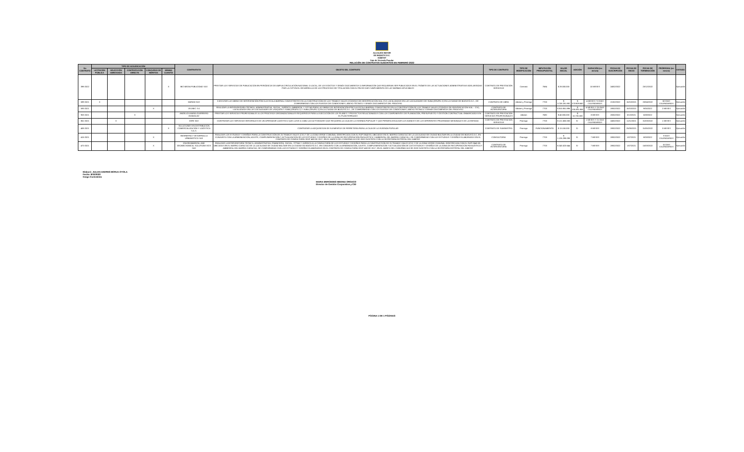ALCALDÍA MAYOR
DE BOGOTÁ D.C.
HÁBITAT
Caja de Vivienda Popular
RELACIÓN DE CONTRATOS SUSCRITOS EN FEBRERO 2022
| No CONTRATO | TIPO DE ADJUDICACIÓN | | | | | CONTRATISTA | OBJETO DEL CONTRATO | TIPO DE CONTRATO | TIPO DE MODIFICACIÓN | IMPUTACIÓN PRESUPUESTAL | VALOR INICIAL | ADICIÓN | DURACIÓN (en meses) | FECHA DE SUSCRIPCIÓN | FECHA DE INICIO | FECHA DE TERMINACIÓN | PRÓRROGA (en meses) | ESTADO |
| --- | --- | --- | --- | --- | --- | --- | --- | --- | --- | --- | --- | --- | --- | --- | --- | --- | --- | --- |
| | LICITACIÓN PÚBLICA | SELECCIÓN ABREVIADA | CONTRATACIÓN DIRECTA | CONCURSO DE MÉRITOS | MÍNIMA CUANTÍA | | | | | | | | | | | | | |
| 398-2022 | | | | | X | BIG MEDIA PUBLICIDAD SAS | PRESTAR LOS SERVICIOS DE PUBLICACIÓN EN PERIÓDICOS DE AMPLIA CIRCULACIÓN NACIONAL O LOCAL, DE LOS EDICTOS Y DEMÁS DOCUMENTOS O INFORMACIÓN QUE REQUIERAN SER PUBLICADOS EN EL TRÁMITE DE LAS ACTUACIONES ADMINISTRATIVAS ADELANTADAS POR LA CVP EN EL DESARROLLO DE LOS PROCESOS DE TITULACIÓN CON EL FIN DE DAR CUMPLIMIENTO DE LAS NORMAS APLICABLES | CONTRATO DE PRESTACIÓN SERVICIOS | Contrato | 7684 | $ 28.000.000 | | 10 MESES | 24/02/2022 | | 23/12/2022 | | Ejecución |
| 599-2021 | X | | | | | MARAN SAS | EJECUTAR LAS OBRAS DE INTERVENCIÓN FÍSICA A ESCALA BARRIAL CONSISTENTES EN LA CONSTRUCCIÓN DE LOS TRAMOS VIALES (CÓDIGOS DE IDENTIFICACIÓN VIAL CIV) LOCALIZADOS EN LAS LOCALIDADES DE SUBA (GRUPO 2) EN LA CIUDAD DE BOGOTÁ D.C., DE CONFORMIDAD CON LOS PLIEGOS DE CONDICIONES, ANEXO TÉCNICO Y DEMÁS DOCUMENTOS DEL PROCESO | CONTRATO DE OBRA | Adicion y Prorroga | 7703 | $ 3.708.281.892 | $ 578.909.660 | 4 MESES Y 8 DIAS CALENDARIOS | 21/02/2022 | 15/10/2021 | 23/04/2022 | 60 DIAS CALENDARIOS | Ejecución |
| 593-2021 | | | | X | | VELNEC S A | REALIZAR LA INTERVENTORÍA TÉCNICA, ADMINISTRATIVA, SOCIAL, JURÍDICA, AMBIENTAL Y SST-MA PARA LAS OBRAS DE INTERVENCIÓN FÍSICA A ESCALA BARRIAL CONSISTENTES EN LA CONSTRUCCIÓN DE LOS TRAMOS VIALES (CÓDIGOS DE IDENTIFICACIÓN VIAL – CIV), LOCALIZADOS EN LAS LOCALIDADES DE USAQUÉN Y SUBA (GRUPO 2) Y SUBA (GRUPO 2) EN LA CIUDAD DE BOGOTÁ D.C., DE CONFORMIDAD CON LOS PLIEGOS DE CONDICIONES, ANEXO TÉCNICO Y DEMÁS DOCUMENTOS DEL PROCESO | CONTRATO DE INTERVENTORIA | Adicion y Prorroga | 7703 | $ 810.851.896 | $ 205.391.858 | 4 MESES Y 23 DIAS CALENDARIOS | 28/02/2022 | 15/10/2021 | 9/05/2022 | 2 MESES | Ejecución |
| 903-2021 | | | X | | | ANGELICA MARIA GUERRERO GONZALEZ | PRESTAR LOS SERVICIOS PROFESIONALES A LOS PROCESOS ORGANIZACIONALES REQUERIDOS PARA LA EJECUCIÓN DE LOS PLANES Y PROYECTOS RELACIONADOS CON LOS COMPONENTES DE PLANEACIÓN, PRESUPUESTO Y GESTIÓN CONTRACTUAL ENMARCADOS EN EL PLAN TERRAZAS | CONTRATO DE PRESTACIÓN SERVICIOS PROFESIONALES | Adicion | 7680 | $ 40.000.000 | $ 10.733.333 | 8 MESES | 25/02/2022 | 6/12/2021 | 5/08/2022 | | Ejecución |
| 861-2021 | | X | | | | DHRI SAS | CONTRATAR LOS SERVICIOS INTEGRALES DE UN OPERADOR LOGÍSTICO QUE LLEVE A CABO LAS ACTIVIDADES QUE REQUIERA LA CAJA DE LA VIVIENDA POPULAR Y QUE PERMITA DIVULGAR LOS AVANCES DE LOS DIFERENTES PROGRAMAS MISIONALES DE LA ENTIDAD. | CONTRATO DE PRESTACIÓN SERVICIOS | Prorroga | 7703 | $ 121.600.000 | $ - | 1 MESES Y 21 DIAS CALENDARIOS | 24/02/2022 | 11/11/2021 | 31/03/2022 | 1 MESES | Ejecución |
| 408-2021 | | | | | X | SOLUCIONES EN DISTRIBUCIÓN COMERCIALIZACIÓN Y LOGÍSTICA S.A.S. | CONTRATAR LA ADQUISICION DE ELEMENTOS DE FERRETERIA PARA LA CAJA DE LA VIVIENDA POPULAR | CONTRATO DE SUMINISTRO | Prorroga | FUNCIONAMIENTO | $ 13.150.000 | $ - | 8 MESES | 28/02/2022 | 25/05/2021 | 31/05/2022 | 3 MESES | Ejecución |
| 415-2021 | | | | X | | INGENIERIA Y DESARROLLO URBANISTICO SAS | REALIZAR LOS ESTUDIOS Y DISEÑOS PARA LA CONSTRUCCIÓN DE 25 TRAMOS VIALES (CIV) Y DE LA ZONA VERDE COMUNAL IDENTIFICADA CON EL RUPI 3640-83, UBICADOS EN EL BARRIO CARACOLÍ DE LA LOCALIDAD DE CIUDAD BOLÍVAR EN LA CIUDAD DE BOGOTÁ D.C; EN CONJUNTO CON LA ARMONIZACIÓN, AJUSTE, COMPLEMENTACIÓN Y ACTUALIZACIÓN DE LOS ESTUDIOS Y DISEÑOS DE LA ZONA DE RECUPERACIÓN PAISAJÍSTICA Y AMBIENTAL DEL BARRIO CARACOLI. DE CONFORMIDAD CON LOS ESTUDIOS Y DISEÑOS ELABORADOS EN EL CONTRATO DE CONSULTORÍA SDHT 469 DE 2017, EN EL MARCO DEL CONVENIO 613 DE 2020 SUSCRITO CON LA SECRETARIA DISTRITAL DEL HABITAT. | CONSULTORIA | Prorroga | 7703 | $ 1.126.298.098 | $ - | 7 MESES | 28/02/2022 | 1/07/2021 | 8/03/2022 | 8 DIAS CALENDARIOS | Ejecución |
| 470-2021 | | | | X | | ENVIRONMENTAL AND GEOMECHANICAL SOLUTIONS EGS SAS | REALIZAR LA INTERVENTORÍA TÉCNICA, ADMINISTRATIVA, FINANCIERA, SOCIAL, STTMA Y JURÍDICA A LA CONSULTORÍA DE LOS ESTUDIOS Y DISEÑOS PARA LA CONSTRUCCIÓN DE 25 TRAMOS VIALES (CIV) Y DE LA ZONA VERDE COMUNAL IDENTIFICADA CON EL RUPI 3640-83, UBICADOS EN EL BARRIO CARACOLÍ DE LA LOCALIDAD DE CIUDAD BOLÍVAR EN LA CIUDAD DE BOGOTÁ D.C; EN CONJUNTO CON LA ARMONIZACIÓN, AJUSTE, COMPLEMENTACIÓN Y ACTUALIZACIÓN DE LOS ESTUDIOS Y DISEÑOS DE LA ZONA DE RECUPERACIÓN PAISAJÍSTICA Y AMBIENTAL DEL BARRIO CARACOLÍ, DE CONFORMIDAD CON LOS ESTUDIOS Y DISEÑOS ELABORADOS EN EL CONTRATO DE CONSULTORÍA SDHT 469 DE 2017, EN EL MARCO DEL CONVENIO 613 DE 2020 SUSCRITO CON LA SECRETARÍA DISTRITAL DEL HÁBITAT | CONTRATO DE INTERVENTORIA | Prorroga | 7703 | $ 243.523.644 | $ - | 7 MESES | 28/02/2022 | 1/07/2021 | 15/03/2022 | 15 DIAS CALENDARIOS | Ejecución |
Elaboró: JULIAN ANDRES BORJA OYOLA
Fecha: 8/03/2022
Cargo Contratista
MARIA MERCEDES MEDINA OROZCO
Director de Gestión Corporativa y CID
PÁGINA 1 DE 1 PÁGINAS